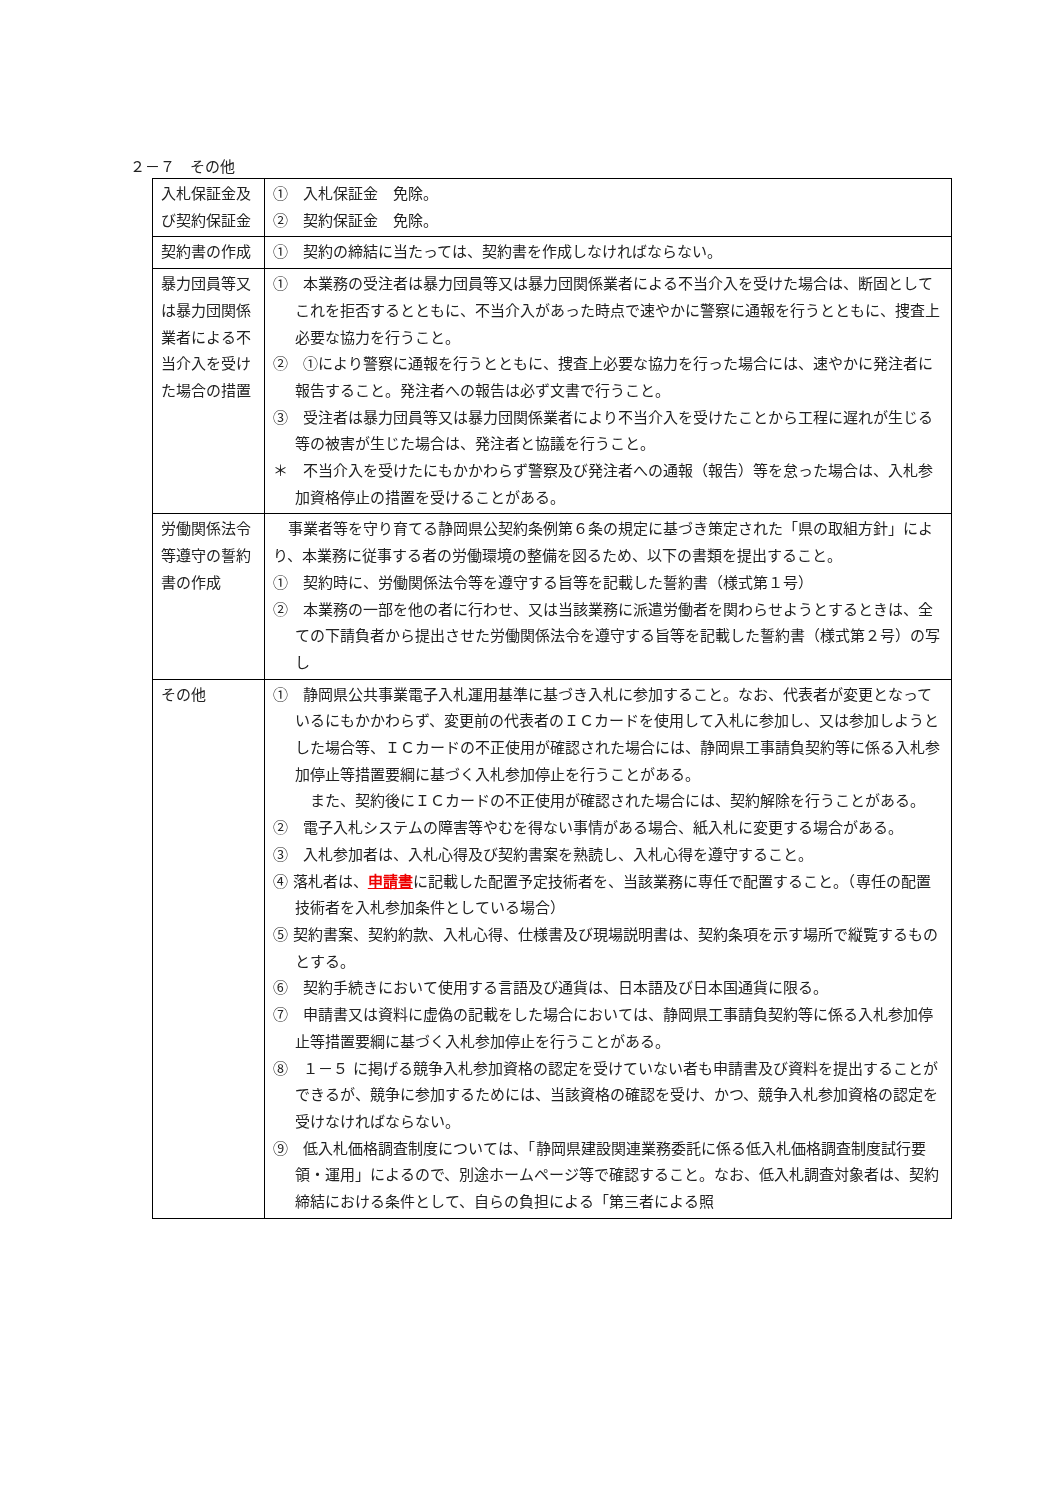２－７　その他
| 入札保証金及び契約保証金 | ① 入札保証金 免除。 ② 契約保証金 免除。 |
| 契約書の作成 | ① 契約の締結に当たっては、契約書を作成しなければならない。 |
| 暴力団員等又は暴力団関係業者による不当介入を受けた場合の措置 | ① 本業務の受注者は暴力団員等又は暴力団関係業者による不当介入を受けた場合は、断固としてこれを拒否するとともに、不当介入があった時点で速やかに警察に通報を行うとともに、捜査上必要な協力を行うこと。 ② ①により警察に通報を行うとともに、捜査上必要な協力を行った場合には、速やかに発注者に報告すること。発注者への報告は必ず文書で行うこと。 ③ 受注者は暴力団員等又は暴力団関係業者により不当介入を受けたことから工程に遅れが生じる等の被害が生じた場合は、発注者と協議を行うこと。 ＊ 不当介入を受けたにもかかわらず警察及び発注者への通報（報告）等を怠った場合は、入札参加資格停止の措置を受けることがある。 |
| 労働関係法令等遵守の誓約書の作成 | 事業者等を守り育てる静岡県公契約条例第６条の規定に基づき策定された「県の取組方針」により、本業務に従事する者の労働環境の整備を図るため、以下の書類を提出すること。 ① 契約時に、労働関係法令等を遵守する旨等を記載した誓約書（様式第１号） ② 本業務の一部を他の者に行わせ、又は当該業務に派遣労働者を関わらせようとするときは、全ての下請負者から提出させた労働関係法令を遵守する旨等を記載した誓約書（様式第２号）の写し |
| その他 | ① 静岡県公共事業電子入札運用基準に基づき入札に参加すること。なお、代表者が変更となっているにもかかわらず、変更前の代表者のＩＣカードを使用して入札に参加し、又は参加しようとした場合等、ＩＣカードの不正使用が確認された場合には、静岡県工事請負契約等に係る入札参加停止等措置要綱に基づく入札参加停止を行うことがある。 また、契約後にＩＣカードの不正使用が確認された場合には、契約解除を行うことがある。 ② 電子入札システムの障害等やむを得ない事情がある場合、紙入札に変更する場合がある。 ③ 入札参加者は、入札心得及び契約書案を熟読し、入札心得を遵守すること。 ④ 落札者は、 申請書 に記載した配置予定技術者を、当該業務に専任で配置すること。（専任の配置技術者を入札参加条件としている場合） ⑤ 契約書案、契約約款、入札心得、仕様書及び現場説明書は、契約条項を示す場所で縦覧するものとする。 ⑥ 契約手続きにおいて使用する言語及び通貨は、日本語及び日本国通貨に限る。 ⑦ 申請書又は資料に虚偽の記載をした場合においては、静岡県工事請負契約等に係る入札参加停止等措置要綱に基づく入札参加停止を行うことがある。 ⑧ １－５ に掲げる競争入札参加資格の認定を受けていない者も申請書及び資料を提出することができるが、競争に参加するためには、当該資格の確認を受け、かつ、競争入札参加資格の認定を受けなければならない。 ⑨ 低入札価格調査制度については、「静岡県建設関連業務委託に係る低入札価格調査制度試行要領・運用」によるので、別途ホームページ等で確認すること。なお、低入札調査対象者は、契約締結における条件として、自らの負担による「第三者による照 |